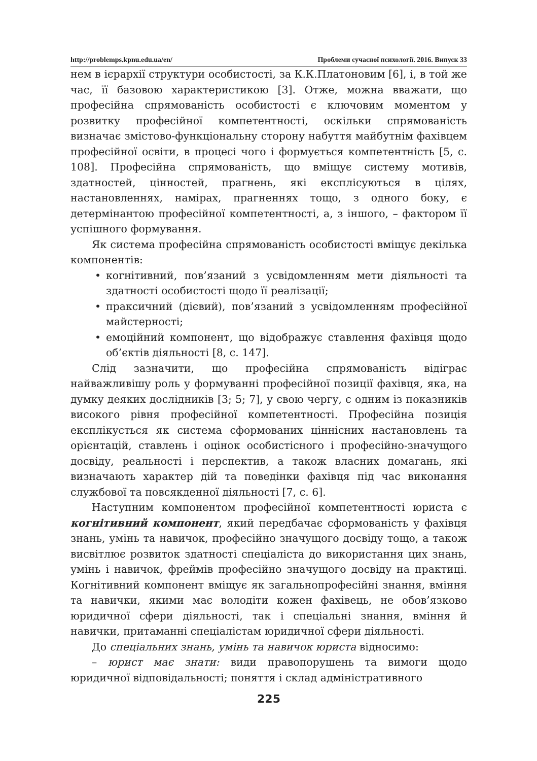http://problemps.kpnu.edu.ua/en/ Проблеми сучасної психології. 2016. Випуск 33
нем в ієрархії структури особистості, за К.К.Платоновим [6], і, в той же час, її базовою характеристикою [3]. Отже, можна вважати, що професійна спрямованість особистості є ключовим моментом у розвитку професійної компетентності, оскільки спрямованість визначає змістово-функціональну сторону набуття майбутнім фахівцем професійної освіти, в процесі чого і формується компетентність [5, с. 108]. Професійна спрямованість, що вміщує систему мотивів, здатностей, цінностей, прагнень, які експлісуються в цілях, настановленнях, намірах, прагненнях тощо, з одного боку, є детермінантою професійної компетентності, а, з іншого, – фактором її успішного формування.
Як система професійна спрямованість особистості вміщує декілька компонентів:
• когнітивний, пов’язаний з усвідомленням мети діяльності та здатності особистості щодо її реалізації;
• праксичний (дієвий), пов’язаний з усвідомленням професійної майстерності;
• емоційний компонент, що відображує ставлення фахівця щодо об’єктів діяльності [8, с. 147].
Слід зазначити, що професійна спрямованість відіграє найважливішу роль у формуванні професійної позиції фахівця, яка, на думку деяких дослідників [3; 5; 7], у свою чергу, є одним із показників високого рівня професійної компетентності. Професійна позиція експлікується як система сформованих ціннісних настановлень та орієнтацій, ставлень і оцінок особистісного і професійно-значущого досвіду, реальності і перспектив, а також власних домагань, які визначають характер дій та поведінки фахівця під час виконання службової та повсякденної діяльності [7, с. 6].
Наступним компонентом професійної компетентності юриста є когнітивний компонент, який передбачає сформованість у фахівця знань, умінь та навичок, професійно значущого досвіду тощо, а також висвітлює розвиток здатності спеціаліста до використання цих знань, умінь і навичок, фреймів професійно значущого досвіду на практиці. Когнітивний компонент вміщує як загальнопрофесійні знання, вміння та навички, якими має володіти кожен фахівець, не обов’язково юридичної сфери діяльності, так і спеціальні знання, вміння й навички, притаманні спеціалістам юридичної сфери діяльності.
До спеціальних знань, умінь та навичок юриста відносимо:
– юрист має знати: види правопорушень та вимоги щодо юридичної відповідальності; поняття і склад адміністративного
225